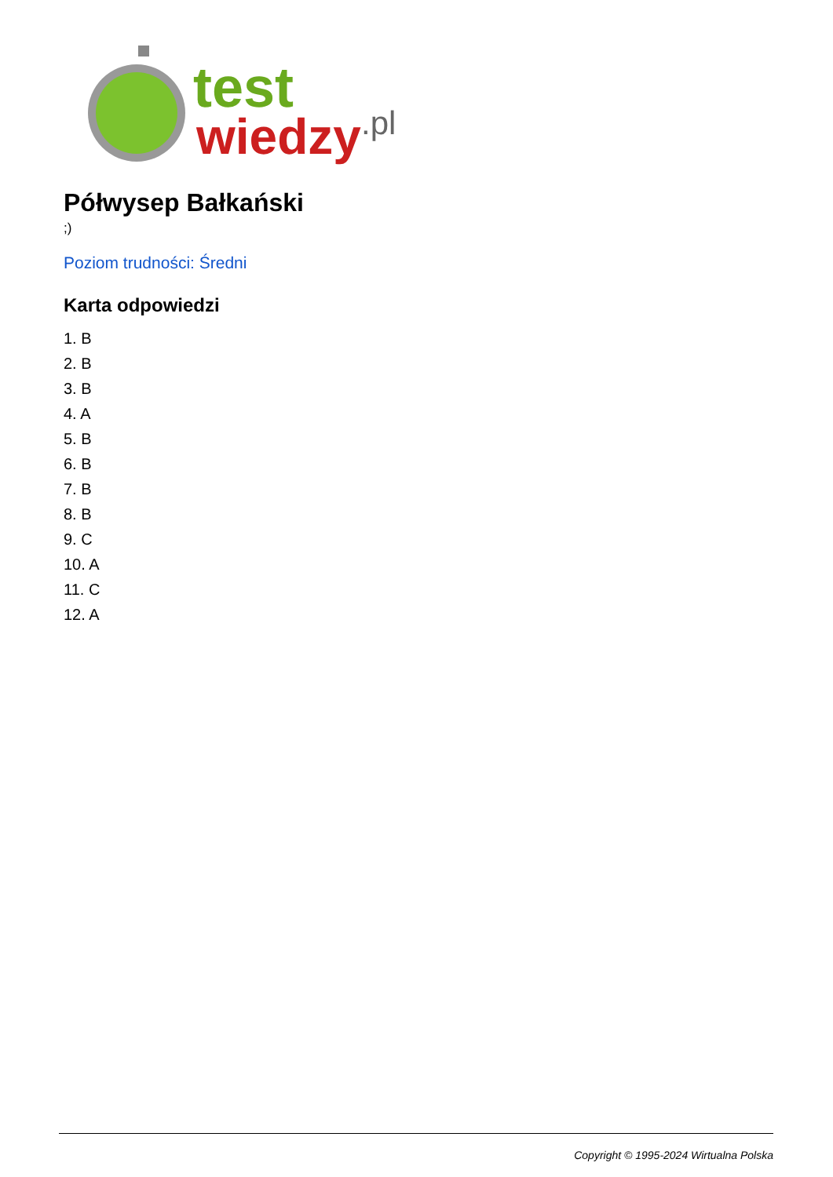test
wiedzy
.pl
Półwysep Bałkański
;)
Poziom trudności: Średni
Karta odpowiedzi
1. B
2. B
3. B
4. A
5. B
6. B
7. B
8. B
9. C
10. A
11. C
12. A
Copyright © 1995-2024 Wirtualna Polska